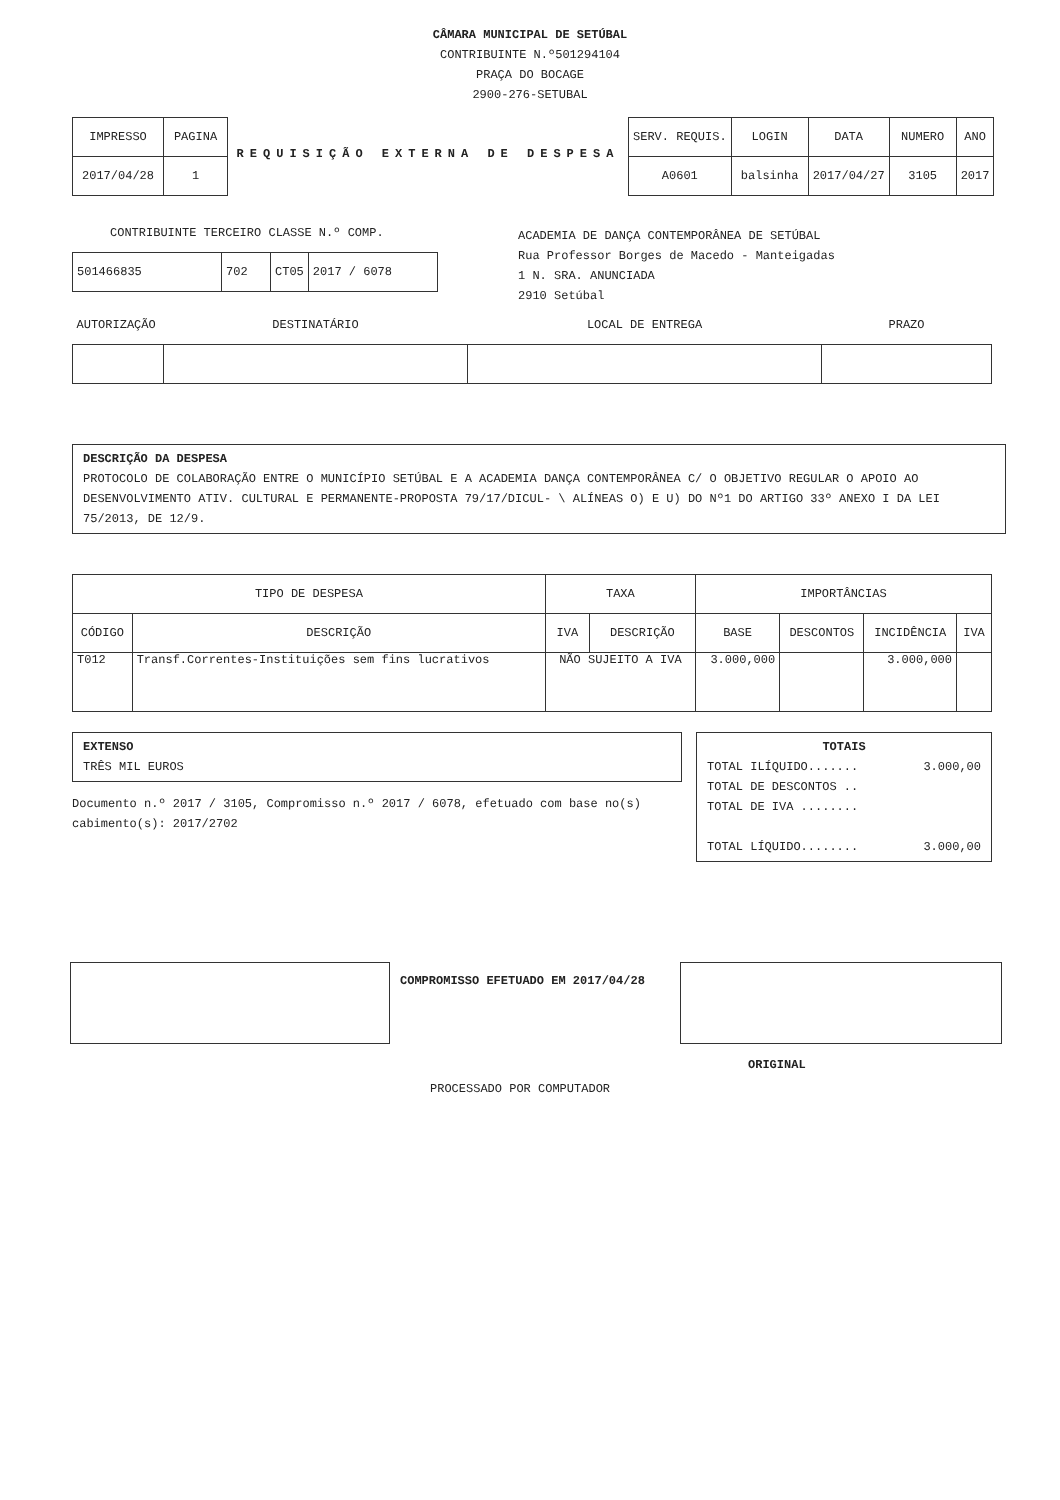CÂMARA MUNICIPAL DE SETÚBAL
CONTRIBUINTE N.º501294104
PRAÇA DO BOCAGE
2900-276-SETUBAL
| IMPRESSO | PAGINA |
| --- | --- |
| 2017/04/28 | 1 |
REQUISIÇÃO EXTERNA DE DESPESA
| SERV. REQUIS. | LOGIN | DATA | NUMERO | ANO |
| --- | --- | --- | --- | --- |
| A0601 | balsinha | 2017/04/27 | 3105 | 2017 |
CONTRIBUINTE TERCEIRO CLASSE N.º COMP.
| 501466835 | 702 | CT05 | 2017 / 6078 |
ACADEMIA DE DANÇA CONTEMPORÂNEA DE SETÚBAL
Rua Professor Borges de Macedo - Manteigadas
1 N. SRA. ANUNCIADA
2910 Setúbal
| AUTORIZAÇÃO | DESTINATÁRIO | LOCAL DE ENTREGA | PRAZO |
| --- | --- | --- | --- |
DESCRIÇÃO DA DESPESA
PROTOCOLO DE COLABORAÇÃO ENTRE O MUNICÍPIO SETÚBAL E A ACADEMIA DANÇA CONTEMPORÂNEA C/ O OBJETIVO REGULAR O APOIO AO DESENVOLVIMENTO ATIV. CULTURAL E PERMANENTE-PROPOSTA 79/17/DICUL- \ ALÍNEAS O) E U) DO Nº1 DO ARTIGO 33º ANEXO I DA LEI 75/2013, DE 12/9.
| TIPO DE DESPESA | | TAXA | | IMPORTÂNCIAS | | | |
| --- | --- | --- | --- | --- | --- | --- | --- |
| CÓDIGO | DESCRIÇÃO | IVA | DESCRIÇÃO | BASE | DESCONTOS | INCIDÊNCIA | IVA |
| T012 | Transf.Correntes-Instituições sem fins lucrativos | NÃO SUJEITO A IVA | | 3.000,000 | | 3.000,000 | |
EXTENSO
TRÊS MIL EUROS
Documento n.º 2017 / 3105, Compromisso n.º 2017 / 6078, efetuado com base no(s) cabimento(s): 2017/2702
TOTAIS
TOTAL ILÍQUIDO....... 3.000,00
TOTAL DE DESCONTOS ..
TOTAL DE IVA ........
TOTAL LÍQUIDO........ 3.000,00
COMPROMISSO EFETUADO EM 2017/04/28
ORIGINAL
PROCESSADO POR COMPUTADOR